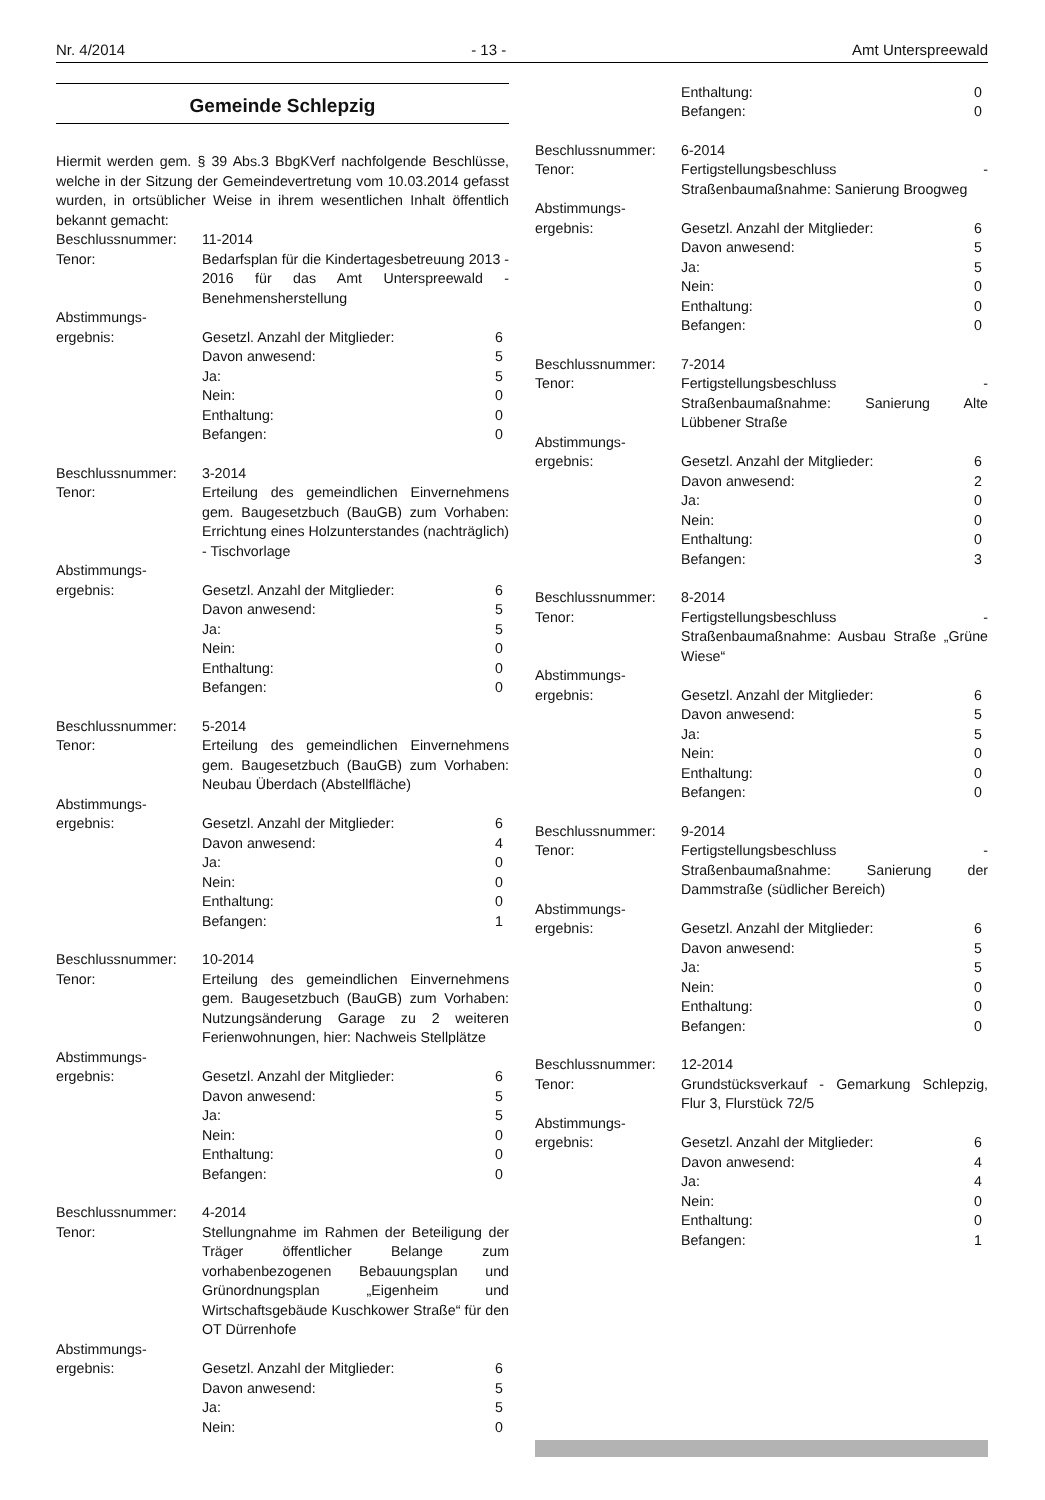Nr. 4/2014 - 13 - Amt Unterspreewald
Gemeinde Schlepzig
Hiermit werden gem. § 39 Abs.3 BbgKVerf nachfolgende Beschlüsse, welche in der Sitzung der Gemeindevertretung vom 10.03.2014 gefasst wurden, in ortsüblicher Weise in ihrem wesentlichen Inhalt öffentlich bekannt gemacht:
Beschlussnummer: 11-2014
Tenor: Bedarfsplan für die Kindertagesbetreuung 2013 - 2016 für das Amt Unterspreewald - Benehmensherstellung
Abstimmungs-
ergebnis:
Gesetzl. Anzahl der Mitglieder: 6
Davon anwesend: 5
Ja: 5
Nein: 0
Enthaltung: 0
Befangen: 0
Beschlussnummer: 3-2014
Tenor: Erteilung des gemeindlichen Einvernehmens gem. Baugesetzbuch (BauGB) zum Vorhaben: Errichtung eines Holzunterstandes (nachträglich) - Tischvorlage
Abstimmungs-
ergebnis:
Gesetzl. Anzahl der Mitglieder: 6
Davon anwesend: 5
Ja: 5
Nein: 0
Enthaltung: 0
Befangen: 0
Beschlussnummer: 5-2014
Tenor: Erteilung des gemeindlichen Einvernehmens gem. Baugesetzbuch (BauGB) zum Vorhaben: Neubau Überdach (Abstellfläche)
Abstimmungs-
ergebnis:
Gesetzl. Anzahl der Mitglieder: 6
Davon anwesend: 4
Ja: 0
Nein: 0
Enthaltung: 0
Befangen: 1
Beschlussnummer: 10-2014
Tenor: Erteilung des gemeindlichen Einvernehmens gem. Baugesetzbuch (BauGB) zum Vorhaben: Nutzungsänderung Garage zu 2 weiteren Ferienwohnungen, hier: Nachweis Stellplätze
Abstimmungs-
ergebnis:
Gesetzl. Anzahl der Mitglieder: 6
Davon anwesend: 5
Ja: 5
Nein: 0
Enthaltung: 0
Befangen: 0
Beschlussnummer: 4-2014
Tenor: Stellungnahme im Rahmen der Beteiligung der Träger öffentlicher Belange zum vorhabenbezogenen Bebauungsplan und Grünordnungsplan „Eigenheim und Wirtschaftsgebäude Kuschkower Straße“ für den OT Dürrenhofe
Abstimmungs-
ergebnis:
Gesetzl. Anzahl der Mitglieder: 6
Davon anwesend: 5
Ja: 5
Nein: 0
Enthaltung: 0
Befangen: 0
Beschlussnummer: 6-2014
Tenor: Fertigstellungsbeschluss - Straßenbaumaßnahme: Sanierung Broogweg
Abstimmungs-
ergebnis:
Gesetzl. Anzahl der Mitglieder: 6
Davon anwesend: 5
Ja: 5
Nein: 0
Enthaltung: 0
Befangen: 0
Beschlussnummer: 7-2014
Tenor: Fertigstellungsbeschluss - Straßenbaumaßnahme: Sanierung Alte Lübbener Straße
Abstimmungs-
ergebnis:
Gesetzl. Anzahl der Mitglieder: 6
Davon anwesend: 2
Ja: 0
Nein: 0
Enthaltung: 0
Befangen: 3
Beschlussnummer: 8-2014
Tenor: Fertigstellungsbeschluss - Straßenbaumaßnahme: Ausbau Straße „Grüne Wiese“
Abstimmungs-
ergebnis:
Gesetzl. Anzahl der Mitglieder: 6
Davon anwesend: 5
Ja: 5
Nein: 0
Enthaltung: 0
Befangen: 0
Beschlussnummer: 9-2014
Tenor: Fertigstellungsbeschluss - Straßenbaumaßnahme: Sanierung der Dammstraße (südlicher Bereich)
Abstimmungs-
ergebnis:
Gesetzl. Anzahl der Mitglieder: 6
Davon anwesend: 5
Ja: 5
Nein: 0
Enthaltung: 0
Befangen: 0
Beschlussnummer: 12-2014
Tenor: Grundstücksverkauf - Gemarkung Schlepzig, Flur 3, Flurstück 72/5
Abstimmungs-
ergebnis:
Gesetzl. Anzahl der Mitglieder: 6
Davon anwesend: 4
Ja: 4
Nein: 0
Enthaltung: 0
Befangen: 1